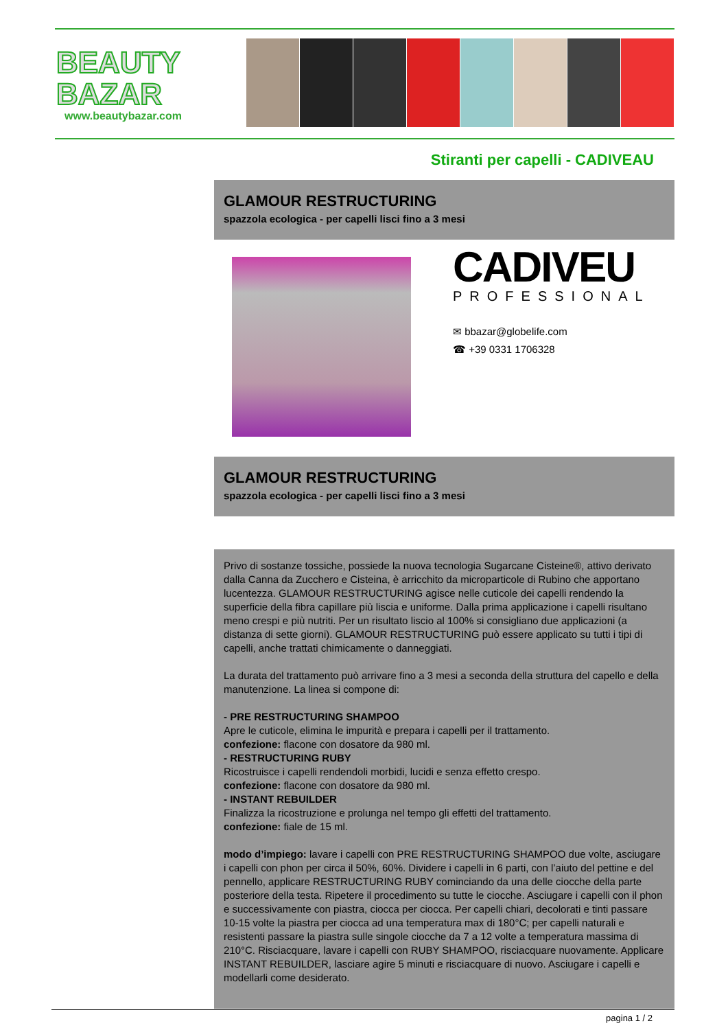BEAUTY
BAZAR
www.beautybazar.com
Stiranti per capelli - CADIVEAU
GLAMOUR RESTRUCTURING
spazzola ecologica - per capelli lisci fino a 3 mesi
CADIVEU
PROFESSIONAL
✉ bbazar@globelife.com
☎ +39 0331 1706328
GLAMOUR RESTRUCTURING
spazzola ecologica - per capelli lisci fino a 3 mesi
Privo di sostanze tossiche, possiede la nuova tecnologia Sugarcane Cisteine®, attivo derivato dalla Canna da Zucchero e Cisteina, è arricchito da microparticole di Rubino che apportano lucentezza. GLAMOUR RESTRUCTURING agisce nelle cuticole dei capelli rendendo la superficie della fibra capillare più liscia e uniforme. Dalla prima applicazione i capelli risultano meno crespi e più nutriti. Per un risultato liscio al 100% si consigliano due applicazioni (a distanza di sette giorni). GLAMOUR RESTRUCTURING può essere applicato su tutti i tipi di capelli, anche trattati chimicamente o danneggiati.
La durata del trattamento può arrivare fino a 3 mesi a seconda della struttura del capello e della manutenzione. La linea si compone di:
- PRE RESTRUCTURING SHAMPOO
Apre le cuticole, elimina le impurità e prepara i capelli per il trattamento.
confezione: flacone con dosatore da 980 ml.
- RESTRUCTURING RUBY
Ricostruisce i capelli rendendoli morbidi, lucidi e senza effetto crespo.
confezione: flacone con dosatore da 980 ml.
- INSTANT REBUILDER
Finalizza la ricostruzione e prolunga nel tempo gli effetti del trattamento.
confezione: fiale de 15 ml.
modo d’impiego: lavare i capelli con PRE RESTRUCTURING SHAMPOO due volte, asciugare i capelli con phon per circa il 50%, 60%. Dividere i capelli in 6 parti, con l’aiuto del pettine e del pennello, applicare RESTRUCTURING RUBY cominciando da una delle ciocche della parte posteriore della testa. Ripetere il procedimento su tutte le ciocche. Asciugare i capelli con il phon e successivamente con piastra, ciocca per ciocca. Per capelli chiari, decolorati e tinti passare 10-15 volte la piastra per ciocca ad una temperatura max di 180°C; per capelli naturali e resistenti passare la piastra sulle singole ciocche da 7 a 12 volte a temperatura massima di 210°C. Risciacquare, lavare i capelli con RUBY SHAMPOO, risciacquare nuovamente. Applicare INSTANT REBUILDER, lasciare agire 5 minuti e risciacquare di nuovo. Asciugare i capelli e modellarli come desiderato.
pagina 1 / 2